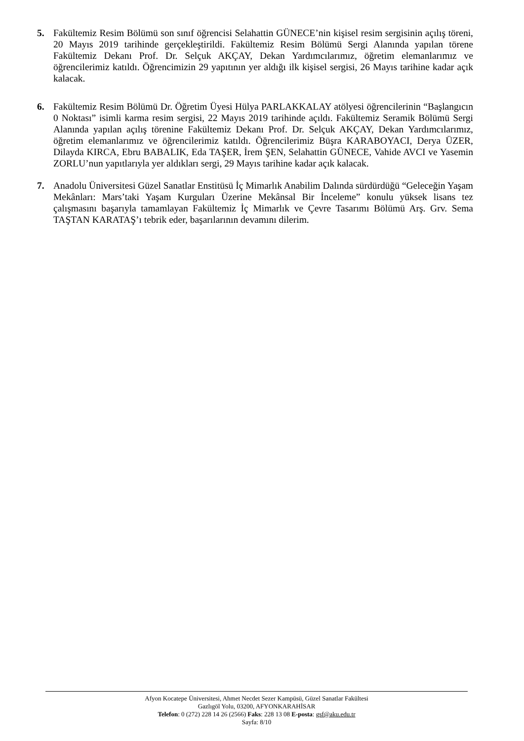5. Fakültemiz Resim Bölümü son sınıf öğrencisi Selahattin GÜNECE’nin kişisel resim sergisinin açılış töreni, 20 Mayıs 2019 tarihinde gerçekleştirildi. Fakültemiz Resim Bölümü Sergi Alanında yapılan törene Fakültemiz Dekanı Prof. Dr. Selçuk AKÇAY, Dekan Yardımcılarımız, öğretim elemanlarımız ve öğrencilerimiz katıldı. Öğrencimizin 29 yapıtının yer aldığı ilk kişisel sergisi, 26 Mayıs tarihine kadar açık kalacak.
6. Fakültemiz Resim Bölümü Dr. Öğretim Üyesi Hülya PARLAKKALAY atölyesi öğrencilerinin “Başlangıcın 0 Noktası” isimli karma resim sergisi, 22 Mayıs 2019 tarihinde açıldı. Fakültemiz Seramik Bölümü Sergi Alanında yapılan açılış törenine Fakültemiz Dekanı Prof. Dr. Selçuk AKÇAY, Dekan Yardımcılarımız, öğretim elemanlarımız ve öğrencilerimiz katıldı. Öğrencilerimiz Büşra KARABOYACI, Derya ÜZER, Dilayda KIRCA, Ebru BABALIK, Eda TAŞER, İrem ŞEN, Selahattin GÜNECE, Vahide AVCI ve Yasemin ZORLU’nun yapıtlarıyla yer aldıkları sergi, 29 Mayıs tarihine kadar açık kalacak.
7. Anadolu Üniversitesi Güzel Sanatlar Enstitüsü İç Mimarlık Anabilim Dalında sürdürdüğü “Geleceğin Yaşam Mekânları: Mars’taki Yaşam Kurguları Üzerine Mekânsal Bir İnceleme” konulu yüksek lisans tez çalışmasını başarıyla tamamlayan Fakültemiz İç Mimarlık ve Çevre Tasarımı Bölümü Arş. Grv. Sema TAŞTAN KARATAŞ’ı tebrik eder, başarılarının devamını dilerim.
Afyon Kocatepe Üniversitesi, Ahmet Necdet Sezer Kampüsü, Güzel Sanatlar Fakültesi
Gazlıgöl Yolu, 03200, AFYONKARAHİSAR
Telefon: 0 (272) 228 14 26 (2566) Faks: 228 13 08 E-posta: gsf@aku.edu.tr
Sayfa: 8/10